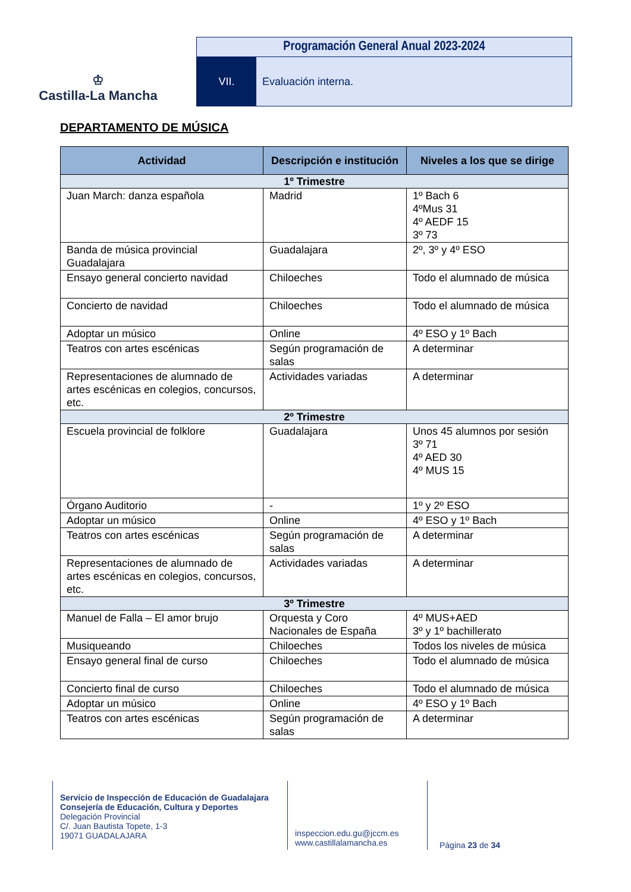♔
Castilla-La Mancha
Programación General Anual 2023-2024
VII. Evaluación interna.
DEPARTAMENTO DE MÚSICA
| Actividad | Descripción e institución | Niveles a los que se dirige |
| --- | --- | --- |
| 1º Trimestre | | |
| Juan March: danza española | Madrid | 1º Bach 6 4ºMus 31 4º AEDF 15 3º 73 |
| Banda de música provincial Guadalajara | Guadalajara | 2º, 3º y 4º ESO |
| Ensayo general concierto navidad | Chiloeches | Todo el alumnado de música |
| Concierto de navidad | Chiloeches | Todo el alumnado de música |
| Adoptar un músico | Online | 4º ESO y 1º Bach |
| Teatros con artes escénicas | Según programación de salas | A determinar |
| Representaciones de alumnado de artes escénicas en colegios, concursos, etc. | Actividades variadas | A determinar |
| 2º Trimestre | | |
| Escuela provincial de folklore | Guadalajara | Unos 45 alumnos por sesión 3º 71 4º AED 30 4º MUS 15 |
| Órgano Auditorio | - | 1º y 2º ESO |
| Adoptar un músico | Online | 4º ESO y 1º Bach |
| Teatros con artes escénicas | Según programación de salas | A determinar |
| Representaciones de alumnado de artes escénicas en colegios, concursos, etc. | Actividades variadas | A determinar |
| 3º Trimestre | | |
| Manuel de Falla – El amor brujo | Orquesta y Coro Nacionales de España | 4º MUS+AED 3º y 1º bachillerato |
| Musiqueando | Chiloeches | Todos los niveles de música |
| Ensayo general final de curso | Chiloeches | Todo el alumnado de música |
| Concierto final de curso | Chiloeches | Todo el alumnado de música |
| Adoptar un músico | Online | 4º ESO y 1º Bach |
| Teatros con artes escénicas | Según programación de salas | A determinar |
Servicio de Inspección de Educación de Guadalajara
Consejería de Educación, Cultura y Deportes
Delegación Provincial
C/. Juan Bautista Topete, 1-3
19071 GUADALAJARA
inspeccion.edu.gu@jccm.es
www.castillalamancha.es
Página 23 de 34